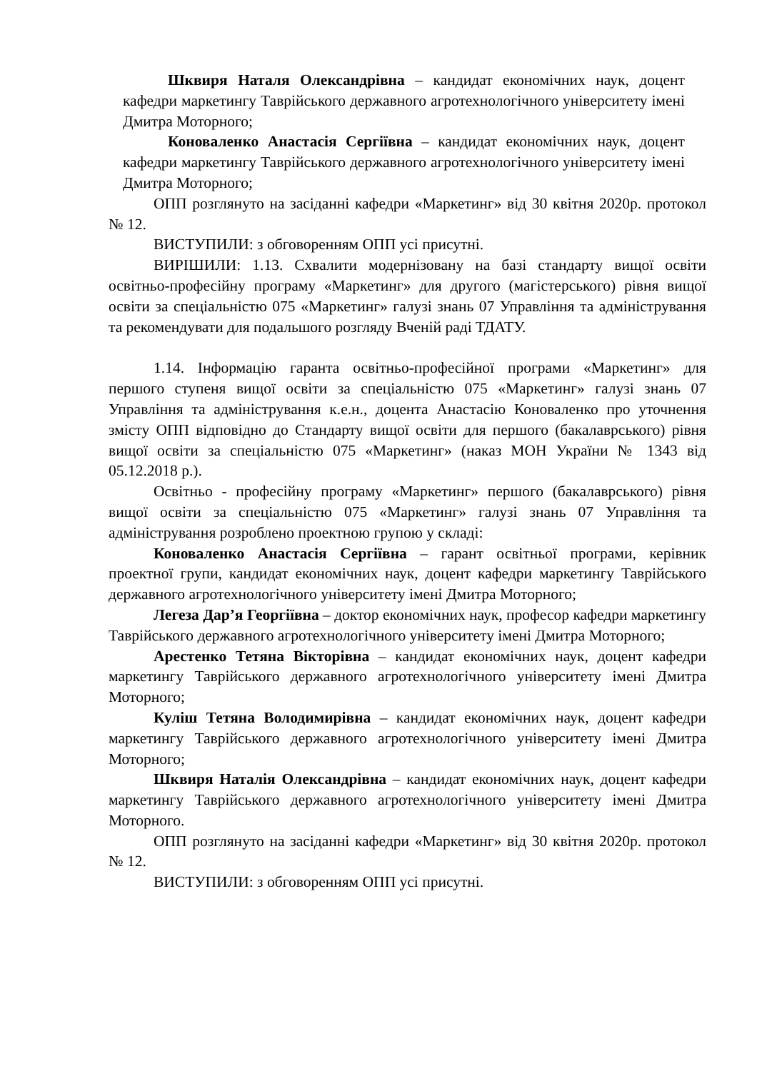Шквиря Наталя Олександрівна – кандидат економічних наук, доцент кафедри маркетингу Таврійського державного агротехнологічного університету імені Дмитра Моторного;
Коноваленко Анастасія Сергіївна – кандидат економічних наук, доцент кафедри маркетингу Таврійського державного агротехнологічного університету імені Дмитра Моторного;
ОПП розглянуто на засіданні кафедри «Маркетинг» від 30 квітня 2020р. протокол № 12.
ВИСТУПИЛИ: з обговоренням ОПП усі присутні.
ВИРІШИЛИ: 1.13. Схвалити модернізовану на базі стандарту вищої освіти освітньо-професійну програму «Маркетинг» для другого (магістерського) рівня вищої освіти за спеціальністю 075 «Маркетинг» галузі знань 07 Управління та адміністрування та рекомендувати для подальшого розгляду Вченій раді ТДАТУ.
1.14. Інформацію гаранта освітньо-професійної програми «Маркетинг» для першого ступеня вищої освіти за спеціальністю 075 «Маркетинг» галузі знань 07 Управління та адміністрування к.е.н., доцента Анастасію Коноваленко про уточнення змісту ОПП відповідно до Стандарту вищої освіти для першого (бакалаврського) рівня вищої освіти за спеціальністю 075 «Маркетинг» (наказ МОН України № 1343 від 05.12.2018 р.).
Освітньо - професійну програму «Маркетинг» першого (бакалаврського) рівня вищої освіти за спеціальністю 075 «Маркетинг» галузі знань 07 Управління та адміністрування розроблено проектною групою у складі:
Коноваленко Анастасія Сергіївна – гарант освітньої програми, керівник проектної групи, кандидат економічних наук, доцент кафедри маркетингу Таврійського державного агротехнологічного університету імені Дмитра Моторного;
Легеза Дар’я Георгіївна – доктор економічних наук, професор кафедри маркетингу Таврійського державного агротехнологічного університету імені Дмитра Моторного;
Арестенко Тетяна Вікторівна – кандидат економічних наук, доцент кафедри маркетингу Таврійського державного агротехнологічного університету імені Дмитра Моторного;
Куліш Тетяна Володимирівна – кандидат економічних наук, доцент кафедри маркетингу Таврійського державного агротехнологічного університету імені Дмитра Моторного;
Шквиря Наталія Олександрівна – кандидат економічних наук, доцент кафедри маркетингу Таврійського державного агротехнологічного університету імені Дмитра Моторного.
ОПП розглянуто на засіданні кафедри «Маркетинг» від 30 квітня 2020р. протокол № 12.
ВИСТУПИЛИ: з обговоренням ОПП усі присутні.